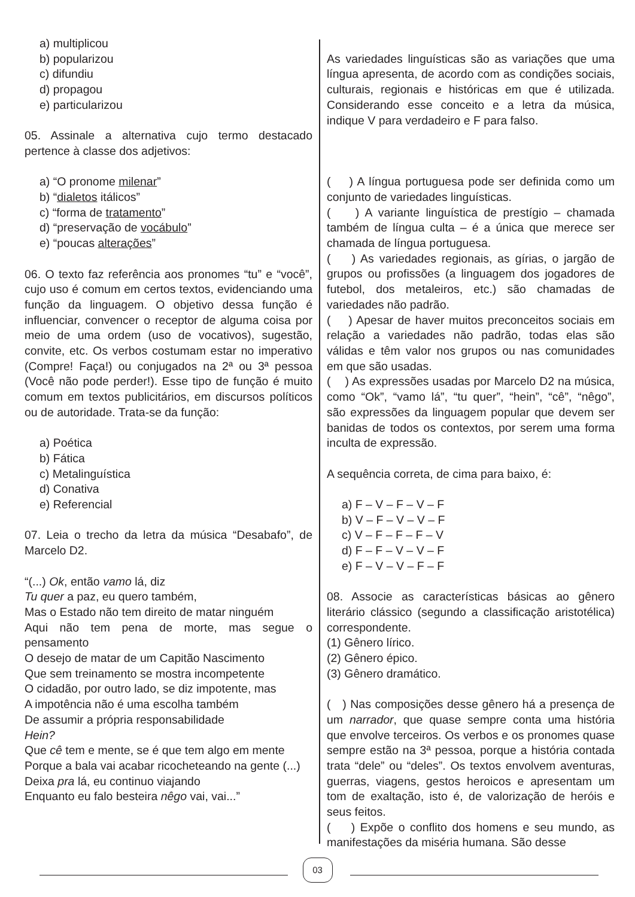a) multiplicou
b) popularizou
c) difundiu
d) propagou
e) particularizou
05. Assinale a alternativa cujo termo destacado pertence à classe dos adjetivos:
a) “O pronome milenar”
b) “dialetos itálicos”
c) “forma de tratamento”
d) “preservação de vocábulo”
e) “poucas alterações”
06. O texto faz referência aos pronomes “tu” e “você”, cujo uso é comum em certos textos, evidenciando uma função da linguagem. O objetivo dessa função é influenciar, convencer o receptor de alguma coisa por meio de uma ordem (uso de vocativos), sugestão, convite, etc. Os verbos costumam estar no imperativo (Compre! Faça!) ou conjugados na 2ª ou 3ª pessoa (Você não pode perder!). Esse tipo de função é muito comum em textos publicitários, em discursos políticos ou de autoridade. Trata-se da função:
a) Poética
b) Fática
c) Metalinguística
d) Conativa
e) Referencial
07. Leia o trecho da letra da música “Desabafo”, de Marcelo D2.
“(...) Ok, então vamo lá, diz
Tu quer a paz, eu quero também,
Mas o Estado não tem direito de matar ninguém
Aqui não tem pena de morte, mas segue o pensamento
O desejo de matar de um Capitão Nascimento
Que sem treinamento se mostra incompetente
O cidadão, por outro lado, se diz impotente, mas
A impotência não é uma escolha também
De assumir a própria responsabilidade
Hein?
Que cê tem e mente, se é que tem algo em mente
Porque a bala vai acabar ricocheteando na gente (...)
Deixa pra lá, eu continuo viajando
Enquanto eu falo besteira nêgo vai, vai...”
As variedades linguísticas são as variações que uma língua apresenta, de acordo com as condições sociais, culturais, regionais e históricas em que é utilizada. Considerando esse conceito e a letra da música, indique V para verdadeiro e F para falso.
( ) A língua portuguesa pode ser definida como um conjunto de variedades linguísticas.
( ) A variante linguística de prestígio – chamada também de língua culta – é a única que merece ser chamada de língua portuguesa.
( ) As variedades regionais, as gírias, o jargão de grupos ou profissões (a linguagem dos jogadores de futebol, dos metaleiros, etc.) são chamadas de variedades não padrão.
( ) Apesar de haver muitos preconceitos sociais em relação a variedades não padrão, todas elas são válidas e têm valor nos grupos ou nas comunidades em que são usadas.
( ) As expressões usadas por Marcelo D2 na música, como “Ok”, “vamo lá”, “tu quer”, “hein”, “cê”, “nêgo”, são expressões da linguagem popular que devem ser banidas de todos os contextos, por serem uma forma inculta de expressão.
A sequência correta, de cima para baixo, é:
a) F – V – F – V – F
b) V – F – V – V – F
c) V – F – F – F – V
d) F – F – V – V – F
e) F – V – V – F – F
08. Associe as características básicas ao gênero literário clássico (segundo a classificação aristotélica) correspondente.
(1) Gênero lírico.
(2) Gênero épico.
(3) Gênero dramático.
( ) Nas composições desse gênero há a presença de um narrador, que quase sempre conta uma história que envolve terceiros. Os verbos e os pronomes quase sempre estão na 3ª pessoa, porque a história contada trata “dele” ou “deles”. Os textos envolvem aventuras, guerras, viagens, gestos heroicos e apresentam um tom de exaltação, isto é, de valorização de heróis e seus feitos.
( ) Expõe o conflito dos homens e seu mundo, as manifestações da miséria humana. São desse
03